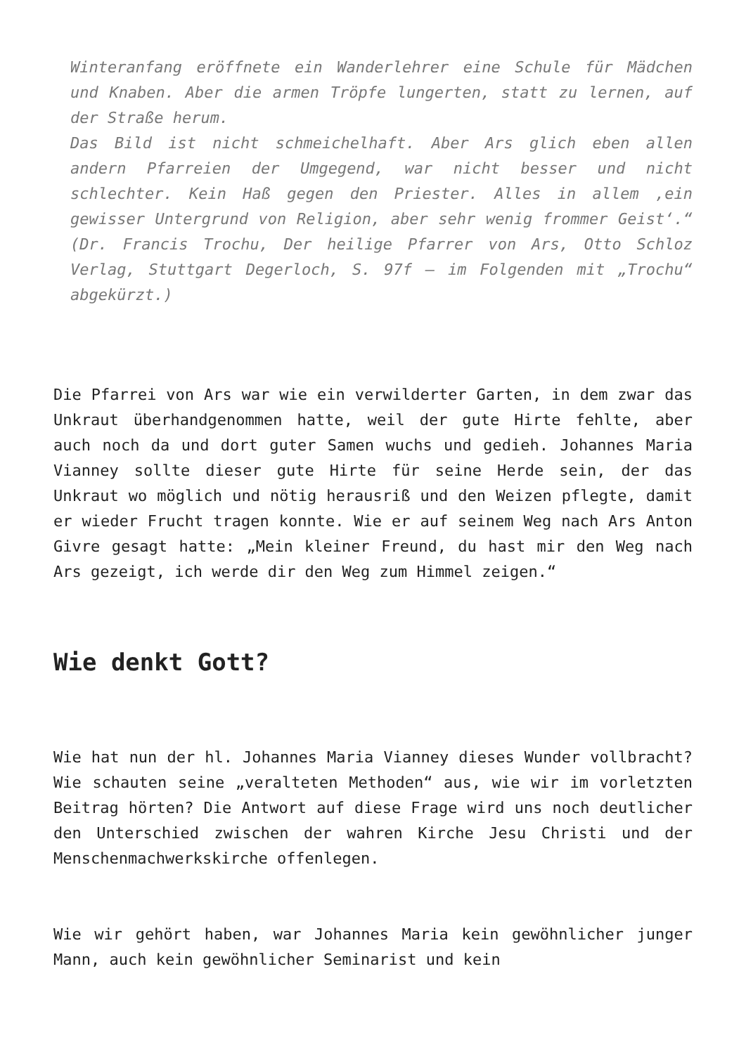Winteranfang eröffnete ein Wanderlehrer eine Schule für Mädchen und Knaben. Aber die armen Tröpfe lungerten, statt zu lernen, auf der Straße herum.
Das Bild ist nicht schmeichelhaft. Aber Ars glich eben allen andern Pfarreien der Umgegend, war nicht besser und nicht schlechter. Kein Haß gegen den Priester. Alles in allem ‚ein gewisser Untergrund von Religion, aber sehr wenig frommer Geist‘.“ (Dr. Francis Trochu, Der heilige Pfarrer von Ars, Otto Schloz Verlag, Stuttgart Degerloch, S. 97f – im Folgenden mit „Trochu“ abgekürzt.)
Die Pfarrei von Ars war wie ein verwilderter Garten, in dem zwar das Unkraut überhandgenommen hatte, weil der gute Hirte fehlte, aber auch noch da und dort guter Samen wuchs und gedieh. Johannes Maria Vianney sollte dieser gute Hirte für seine Herde sein, der das Unkraut wo möglich und nötig herausriß und den Weizen pflegte, damit er wieder Frucht tragen konnte. Wie er auf seinem Weg nach Ars Anton Givre gesagt hatte: „Mein kleiner Freund, du hast mir den Weg nach Ars gezeigt, ich werde dir den Weg zum Himmel zeigen.“
Wie denkt Gott?
Wie hat nun der hl. Johannes Maria Vianney dieses Wunder vollbracht? Wie schauten seine „veralteten Methoden“ aus, wie wir im vorletzten Beitrag hörten? Die Antwort auf diese Frage wird uns noch deutlicher den Unterschied zwischen der wahren Kirche Jesu Christi und der Menschenmachwerkskirche offenlegen.
Wie wir gehört haben, war Johannes Maria kein gewöhnlicher junger Mann, auch kein gewöhnlicher Seminarist und kein